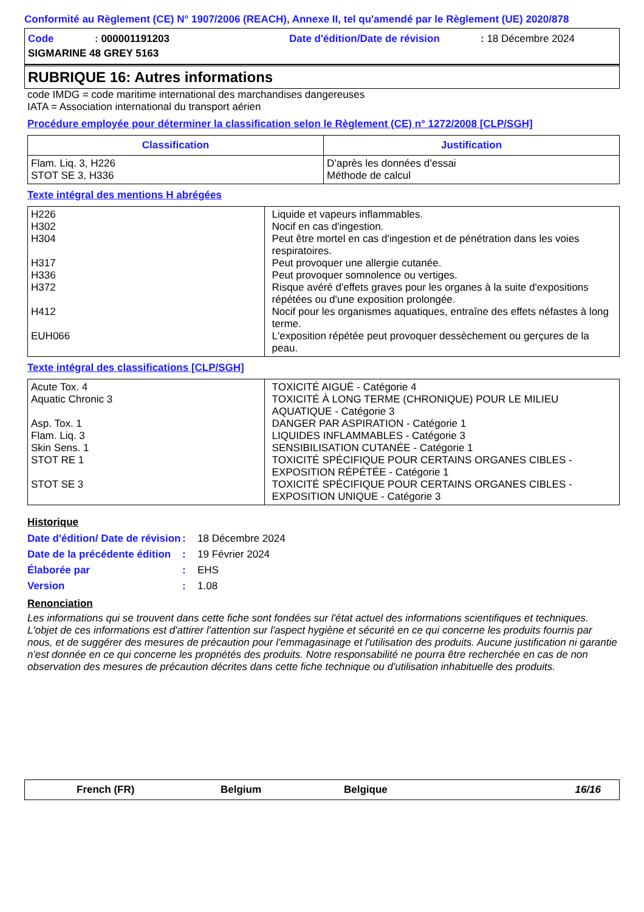Conformité au Règlement (CE) N° 1907/2006 (REACH), Annexe II, tel qu'amendé par le Règlement (UE) 2020/878
| Code | : 000001191203 | Date d'édition/Date de révision | : 18 Décembre 2024 |
| SIGMARINE 48 GREY 5163 | | | |
RUBRIQUE 16: Autres informations
code IMDG = code maritime international des marchandises dangereuses
IATA = Association international du transport aérien
Procédure employée pour déterminer la classification selon le Règlement (CE) n° 1272/2008 [CLP/SGH]
| Classification | Justification |
| --- | --- |
| Flam. Liq. 3, H226 STOT SE 3, H336 | D’après les données d’essai Méthode de calcul |
Texte intégral des mentions H abrégées
| H226 H302 H304 H317 H336 H372 H412 EUH066 | Liquide et vapeurs inflammables. Nocif en cas d'ingestion. Peut être mortel en cas d'ingestion et de pénétration dans les voies respiratoires. Peut provoquer une allergie cutanée. Peut provoquer somnolence ou vertiges. Risque avéré d'effets graves pour les organes à la suite d'expositions répétées ou d'une exposition prolongée. Nocif pour les organismes aquatiques, entraîne des effets néfastes à long terme. L'exposition répétée peut provoquer dessèchement ou gerçures de la peau. |
Texte intégral des classifications [CLP/SGH]
| Acute Tox. 4 Aquatic Chronic 3 Asp. Tox. 1 Flam. Liq. 3 Skin Sens. 1 STOT RE 1 STOT SE 3 | TOXICITÉ AIGUË - Catégorie 4 TOXICITÉ À LONG TERME (CHRONIQUE) POUR LE MILIEU AQUATIQUE - Catégorie 3 DANGER PAR ASPIRATION - Catégorie 1 LIQUIDES INFLAMMABLES - Catégorie 3 SENSIBILISATION CUTANÉE - Catégorie 1 TOXICITÉ SPÉCIFIQUE POUR CERTAINS ORGANES CIBLES - EXPOSITION RÉPÉTÉE - Catégorie 1 TOXICITÉ SPÉCIFIQUE POUR CERTAINS ORGANES CIBLES - EXPOSITION UNIQUE - Catégorie 3 |
Historique
| Date d'édition/ Date de révision | : | 18 Décembre 2024 |
| Date de la précédente édition | : | 19 Février 2024 |
| Élaborée par | : | EHS |
| Version | : | 1.08 |
Renonciation
Les informations qui se trouvent dans cette fiche sont fondées sur l'état actuel des informations scientifiques et techniques. L'objet de ces informations est d'attirer l'attention sur l'aspect hygiène et sécurité en ce qui concerne les produits fournis par nous, et de suggérer des mesures de précaution pour l'emmagasinage et l'utilisation des produits. Aucune justification ni garantie n'est donnée en ce qui concerne les propriétés des produits. Notre responsabilité ne pourra être recherchée en cas de non observation des mesures de précaution décrites dans cette fiche technique ou d'utilisation inhabituelle des produits.
French (FR) Belgium Belgique 16/16